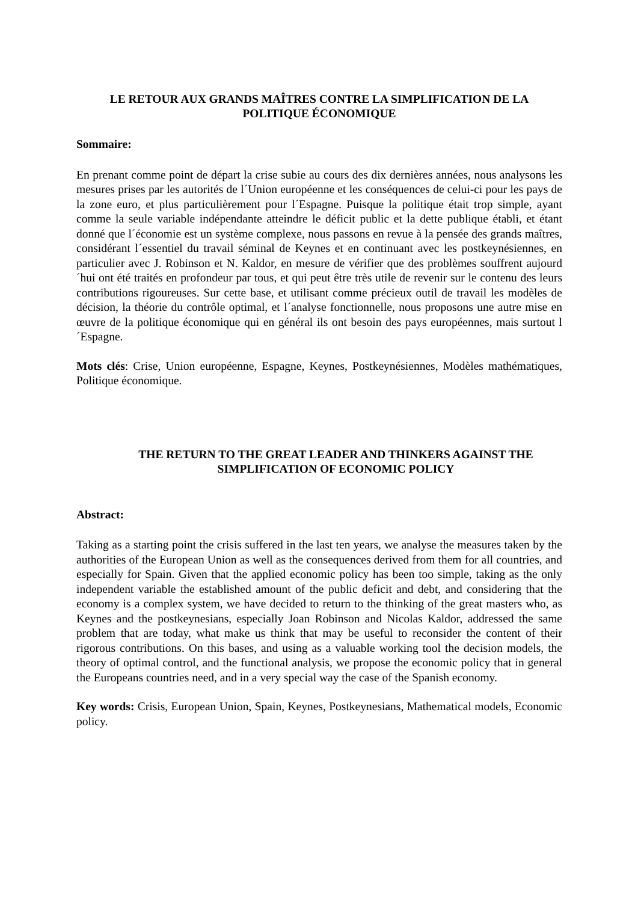LE RETOUR AUX GRANDS MAÎTRES CONTRE LA SIMPLIFICATION DE LA POLITIQUE ÉCONOMIQUE
Sommaire:
En prenant comme point de départ la crise subie au cours des dix dernières années, nous analysons les mesures prises par les autorités de l´Union européenne et les conséquences de celui-ci pour les pays de la zone euro, et plus particulièrement pour l´Espagne. Puisque la politique était trop simple, ayant comme la seule variable indépendante atteindre le déficit public et la dette publique établi, et étant donné que l´économie est un système complexe, nous passons en revue à la pensée des grands maîtres, considérant l´essentiel du travail séminal de Keynes et en continuant avec les postkeynésiennes, en particulier avec J. Robinson et N. Kaldor, en mesure de vérifier que des problèmes souffrent aujourd´hui ont été traités en profondeur par tous, et qui peut être très utile de revenir sur le contenu des leurs contributions rigoureuses. Sur cette base, et utilisant comme précieux outil de travail les modèles de décision, la théorie du contrôle optimal, et l´analyse fonctionnelle, nous proposons une autre mise en œuvre de la politique économique qui en général ils ont besoin des pays européennes, mais surtout l´Espagne.
Mots clés: Crise, Union européenne, Espagne, Keynes, Postkeynésiennes, Modèles mathématiques, Politique économique.
THE RETURN TO THE GREAT LEADER AND THINKERS AGAINST THE SIMPLIFICATION OF ECONOMIC POLICY
Abstract:
Taking as a starting point the crisis suffered in the last ten years, we analyse the measures taken by the authorities of the European Union as well as the consequences derived from them for all countries, and especially for Spain. Given that the applied economic policy has been too simple, taking as the only independent variable the established amount of the public deficit and debt, and considering that the economy is a complex system, we have decided to return to the thinking of the great masters who, as Keynes and the postkeynesians, especially Joan Robinson and Nicolas Kaldor, addressed the same problem that are today, what make us think that may be useful to reconsider the content of their rigorous contributions. On this bases, and using as a valuable working tool the decision models, the theory of optimal control, and the functional analysis, we propose the economic policy that in general the Europeans countries need, and in a very special way the case of the Spanish economy.
Key words: Crisis, European Union, Spain, Keynes, Postkeynesians, Mathematical models, Economic policy.